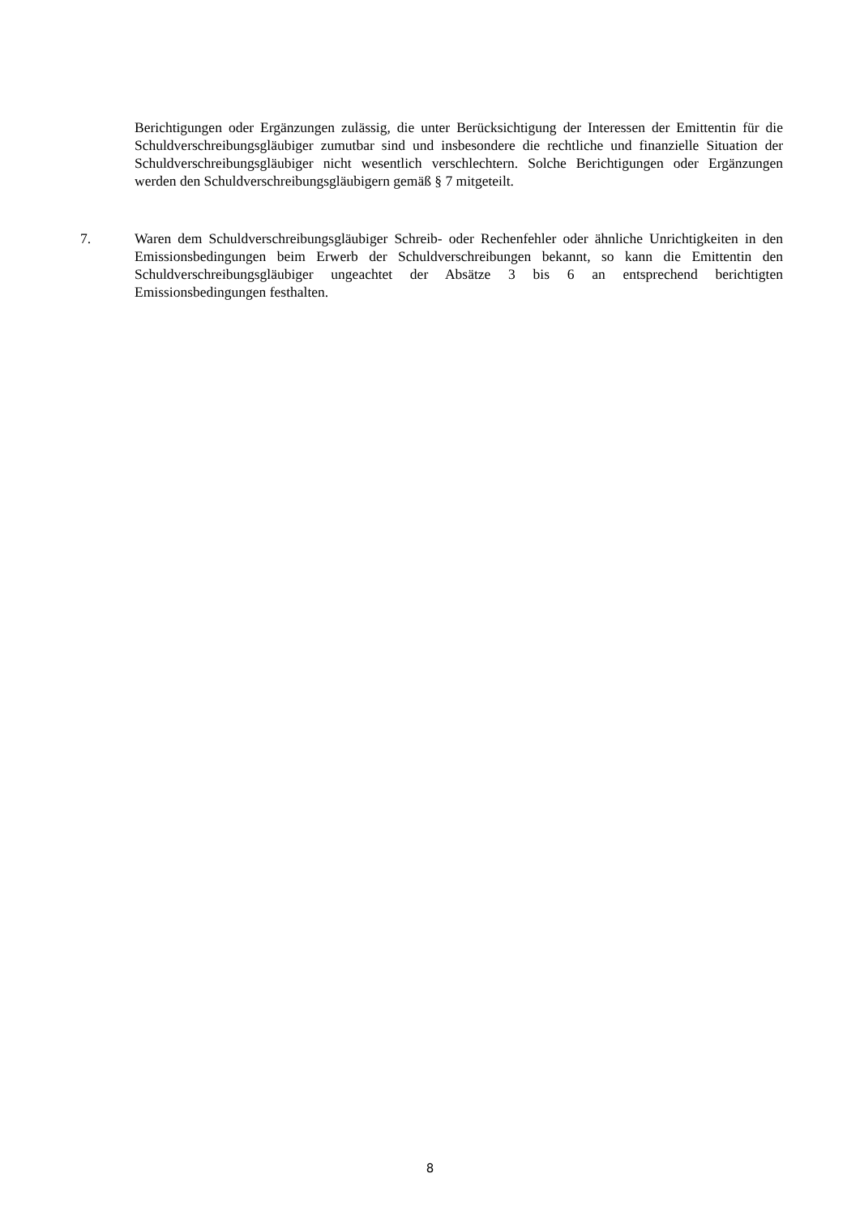Berichtigungen oder Ergänzungen zulässig, die unter Berücksichtigung der Interessen der Emittentin für die Schuldverschreibungsgläubiger zumutbar sind und insbesondere die rechtliche und finanzielle Situation der Schuldverschreibungsgläubiger nicht wesentlich verschlechtern. Solche Berichtigungen oder Ergänzungen werden den Schuldverschreibungsgläubigern gemäß § 7 mitgeteilt.
7. Waren dem Schuldverschreibungsgläubiger Schreib- oder Rechenfehler oder ähnliche Unrichtigkeiten in den Emissionsbedingungen beim Erwerb der Schuldverschreibungen bekannt, so kann die Emittentin den Schuldverschreibungsgläubiger ungeachtet der Absätze 3 bis 6 an entsprechend berichtigten Emissionsbedingungen festhalten.
8